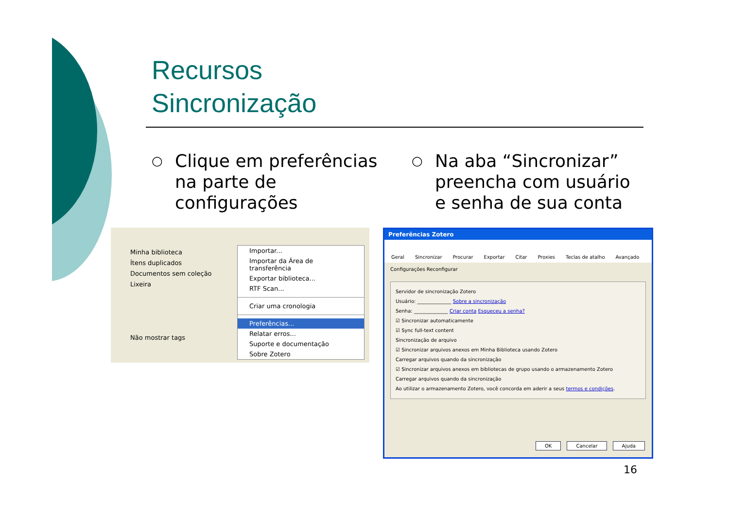Recursos
Sincronização
○ Clique em preferências na parte de configurações
○ Na aba “Sincronizar” preencha com usuário e senha de sua conta
Minha biblioteca
Ítens duplicados
Documentos sem coleção
Lixeira
Não mostrar tags
Importar...
Importar da Área de transferência
Exportar biblioteca...
RTF Scan...
Criar uma cronologia
Preferências...
Relatar erros...
Suporte e documentação
Sobre Zotero
Preferências Zotero
Geral Sincronizar Procurar Exportar Citar Proxies Teclas de atalho Avançado
Configurações Reconfigurar
Servidor de sincronização Zotero
Usuário: ______________ Sobre a sincronização
Senha: ______________ Criar conta Esqueceu a senha?
☑ Sincronizar automaticamente
☑ Sync full-text content
Sincronização de arquivo
☑ Sincronizar arquivos anexos em Minha Biblioteca usando Zotero
Carregar arquivos quando da sincronização
☑ Sincronizar arquivos anexos em bibliotecas de grupo usando o armazenamento Zotero
Carregar arquivos quando da sincronização
Ao utilizar o armazenamento Zotero, você concorda em aderir a seus termos e condições.
OK Cancelar Ajuda
16